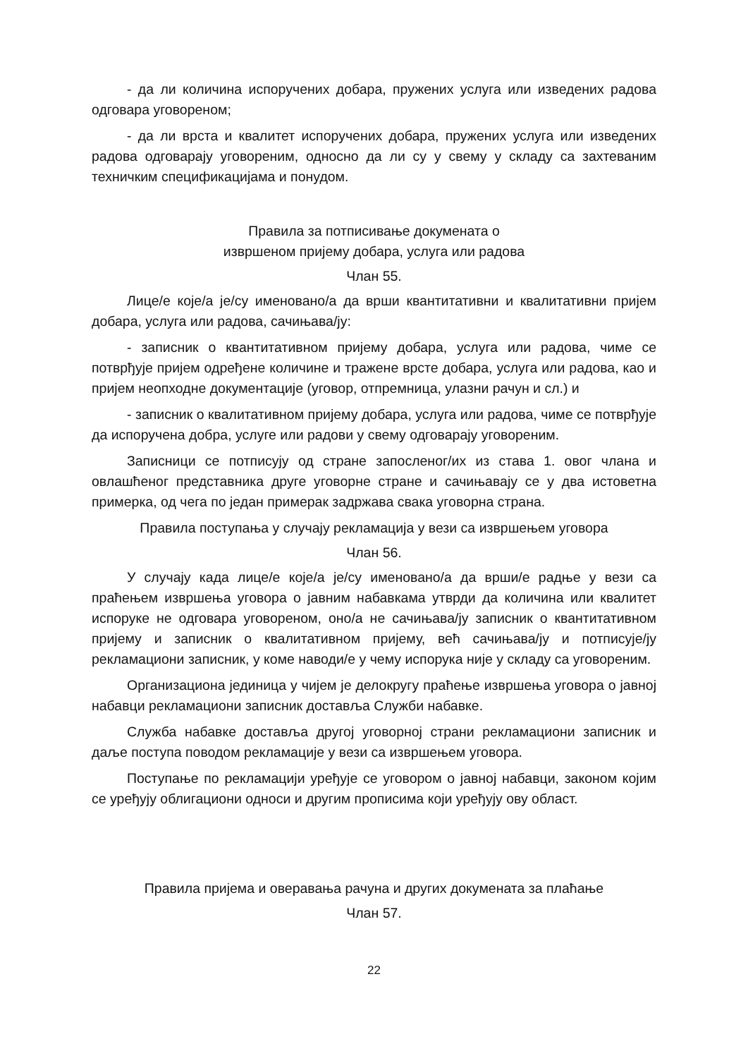- да ли количина испоручених добара, пружених услуга или изведених радова одговара уговореном;
- да ли врста и квалитет испоручених добара, пружених услуга или изведених радова одговарају уговореним, односно да ли су у свему у складу са захтеваним техничким спецификацијама и понудом.
Правила за потписивање докумената о
извршеном пријему добара, услуга или радова
Члан 55.
Лице/е које/а је/су именовано/а да врши квантитативни и квалитативни пријем добара, услуга или радова, сачињава/ју:
- записник о квантитативном пријему добара, услуга или радова, чиме се потврђује пријем одређене количине и тражене врсте добара, услуга или радова, као и пријем неопходне документације (уговор, отпремница, улазни рачун и сл.) и
- записник о квалитативном пријему добара, услуга или радова, чиме се потврђује да испоручена добра, услуге или радови у свему одговарају уговореним.
Записници се потписују од стране запосленог/их из става 1. овог члана и овлашћеног представника друге уговорне стране и сачињавају се у два истоветна примерка, од чега по један примерак задржава свака уговорна страна.
Правила поступања у случају рекламација у вези са извршењем уговора
Члан 56.
У случају када лице/е које/а је/су именовано/а да врши/е радње у вези са праћењем извршења уговора о јавним набавкама утврди да количина или квалитет испоруке не одговара уговореном, оно/а не сачињава/ју записник о квантитативном пријему и записник о квалитативном пријему, већ сачињава/ју и потписује/ју рекламациони записник, у коме наводи/е у чему испорука није у складу са уговореним.
Организациона јединица у чијем је делокругу праћење извршења уговора о јавној набавци рекламациони записник доставља Служби набавке.
Служба набавке доставља другој уговорној страни рекламациони записник и даље поступа поводом рекламације у вези са извршењем уговора.
Поступање по рекламацији уређује се уговором о јавној набавци, законом којим се уређују облигациони односи и другим прописима који уређују ову област.
Правила пријема и оверавања рачуна и других докумената за плаћање
Члан 57.
22